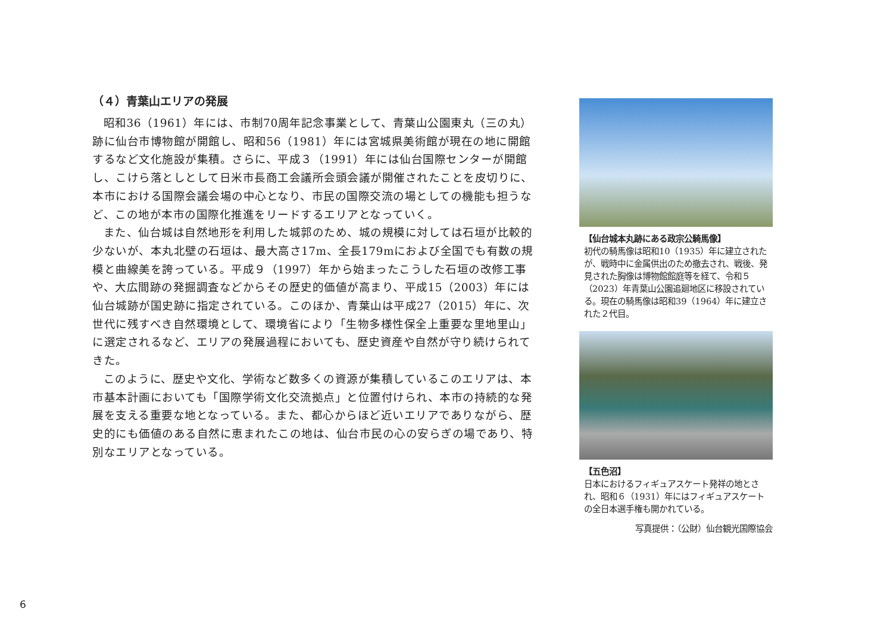（４）青葉山エリアの発展
昭和36（1961）年には、市制70周年記念事業として、青葉山公園東丸（三の丸）跡に仙台市博物館が開館し、昭和56（1981）年には宮城県美術館が現在の地に開館するなど文化施設が集積。さらに、平成３（1991）年には仙台国際センターが開館し、こけら落としとして日米市長商工会議所会頭会議が開催されたことを皮切りに、本市における国際会議会場の中心となり、市民の国際交流の場としての機能も担うなど、この地が本市の国際化推進をリードするエリアとなっていく。
また、仙台城は自然地形を利用した城郭のため、城の規模に対しては石垣が比較的少ないが、本丸北壁の石垣は、最大高さ17m、全長179mにおよび全国でも有数の規模と曲線美を誇っている。平成９（1997）年から始まったこうした石垣の改修工事や、大広間跡の発掘調査などからその歴史的価値が高まり、平成15（2003）年には仙台城跡が国史跡に指定されている。このほか、青葉山は平成27（2015）年に、次世代に残すべき自然環境として、環境省により「生物多様性保全上重要な里地里山」に選定されるなど、エリアの発展過程においても、歴史資産や自然が守り続けられてきた。
このように、歴史や文化、学術など数多くの資源が集積しているこのエリアは、本市基本計画においても「国際学術文化交流拠点」と位置付けられ、本市の持続的な発展を支える重要な地となっている。また、都心からほど近いエリアでありながら、歴史的にも価値のある自然に恵まれたこの地は、仙台市民の心の安らぎの場であり、特別なエリアとなっている。
【仙台城本丸跡にある政宗公騎馬像】
初代の騎馬像は昭和10（1935）年に建立されたが、戦時中に金属供出のため撤去され、戦後、発見された胸像は博物館館庭等を経て、令和５（2023）年青葉山公園追廻地区に移設されている。現在の騎馬像は昭和39（1964）年に建立された２代目。
【五色沼】
日本におけるフィギュアスケート発祥の地とされ、昭和６（1931）年にはフィギュアスケートの全日本選手権も開かれている。
写真提供：（公財）仙台観光国際協会
6